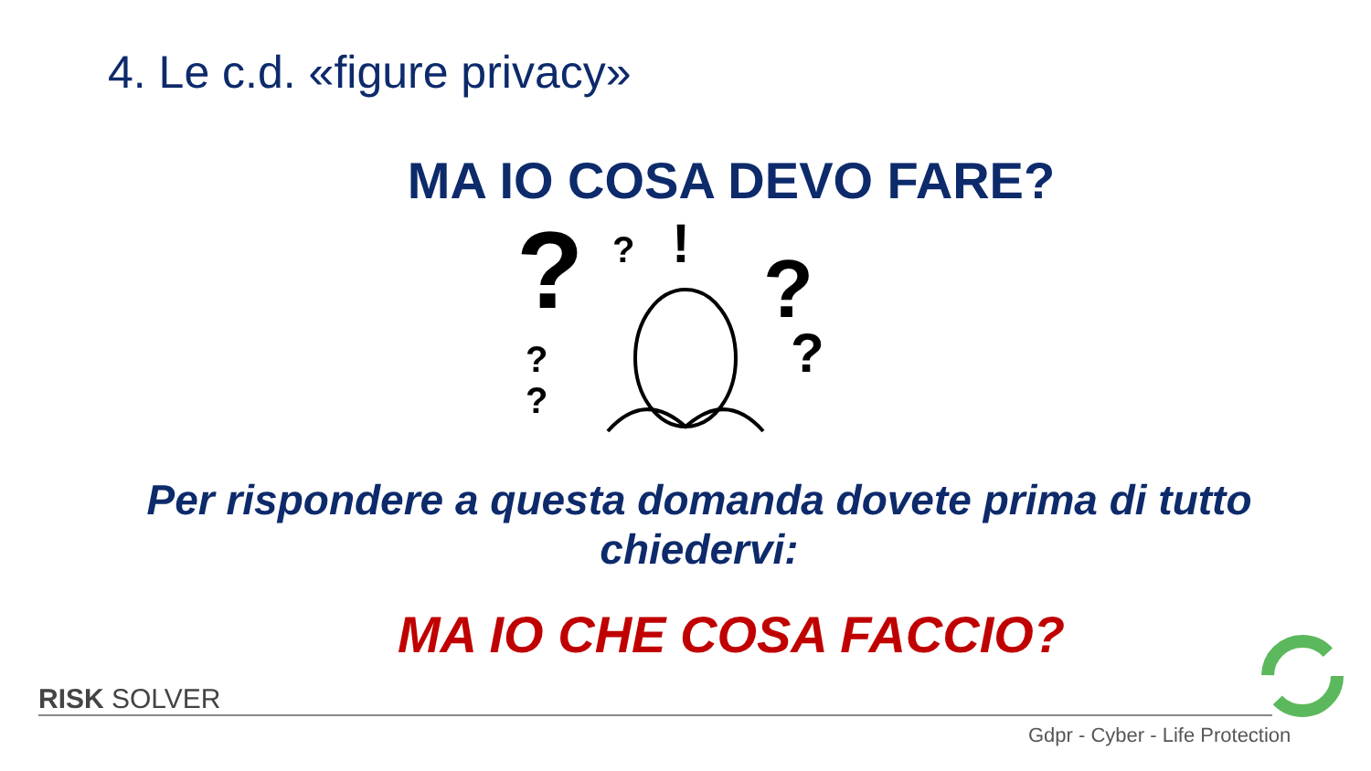4. Le c.d. «figure privacy»
MA IO COSA DEVO FARE?
?
?
!
?
?
?
?
Per rispondere a questa domanda dovete prima di tutto chiedervi:
MA IO CHE COSA FACCIO?
RISK SOLVER
Gdpr - Cyber - Life Protection